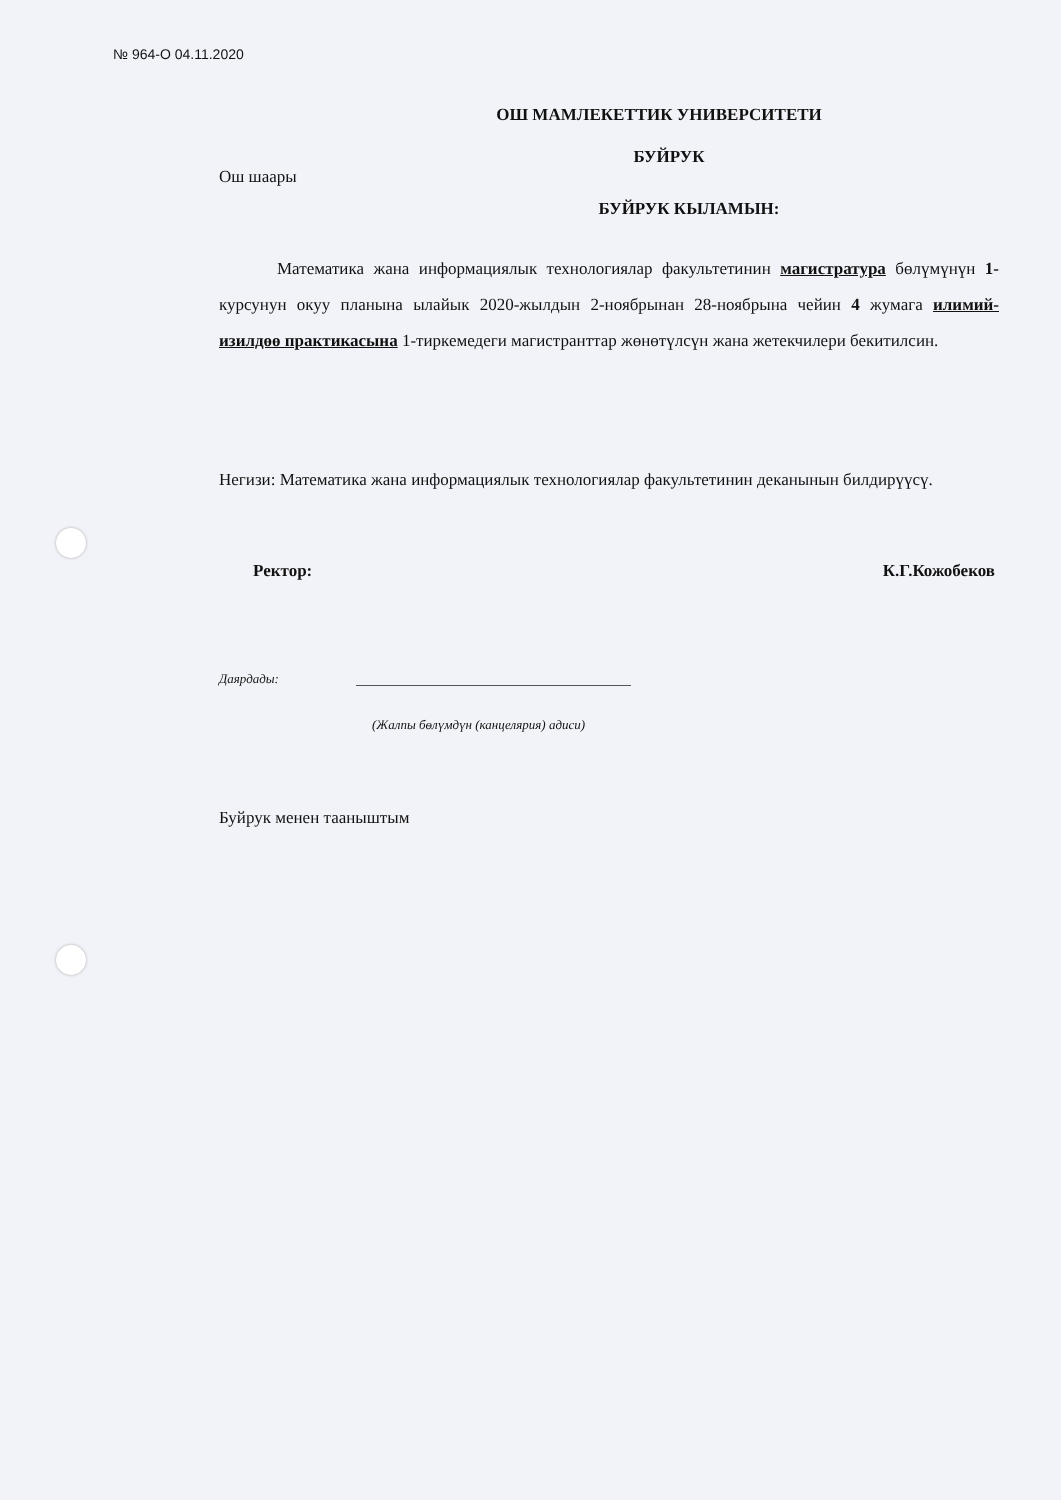№ 964-О 04.11.2020
ОШ МАМЛЕКЕТТИК УНИВЕРСИТЕТИ
БУЙРУК
Ош шаары
БУЙРУК КЫЛАМЫН:
Математика жана информациялык технологиялар факультетинин магистратура бөлүмүнүн 1-курсунун окуу планына ылайык 2020-жылдын 2-ноябрынан 28-ноябрына чейин 4 жумага илимий-изилдөө практикасына 1-тиркемедеги магистранттар жөнөтүлсүн жана жетекчилери бекитилсин.
Негизи: Математика жана информациялык технологиялар факультетинин деканынын билдирүүсү.
Ректор: К.Г.Кожобеков
Даярдады:
(Жалпы бөлүмдүн (канцелярия) адиси)
Буйрук менен тааныштым